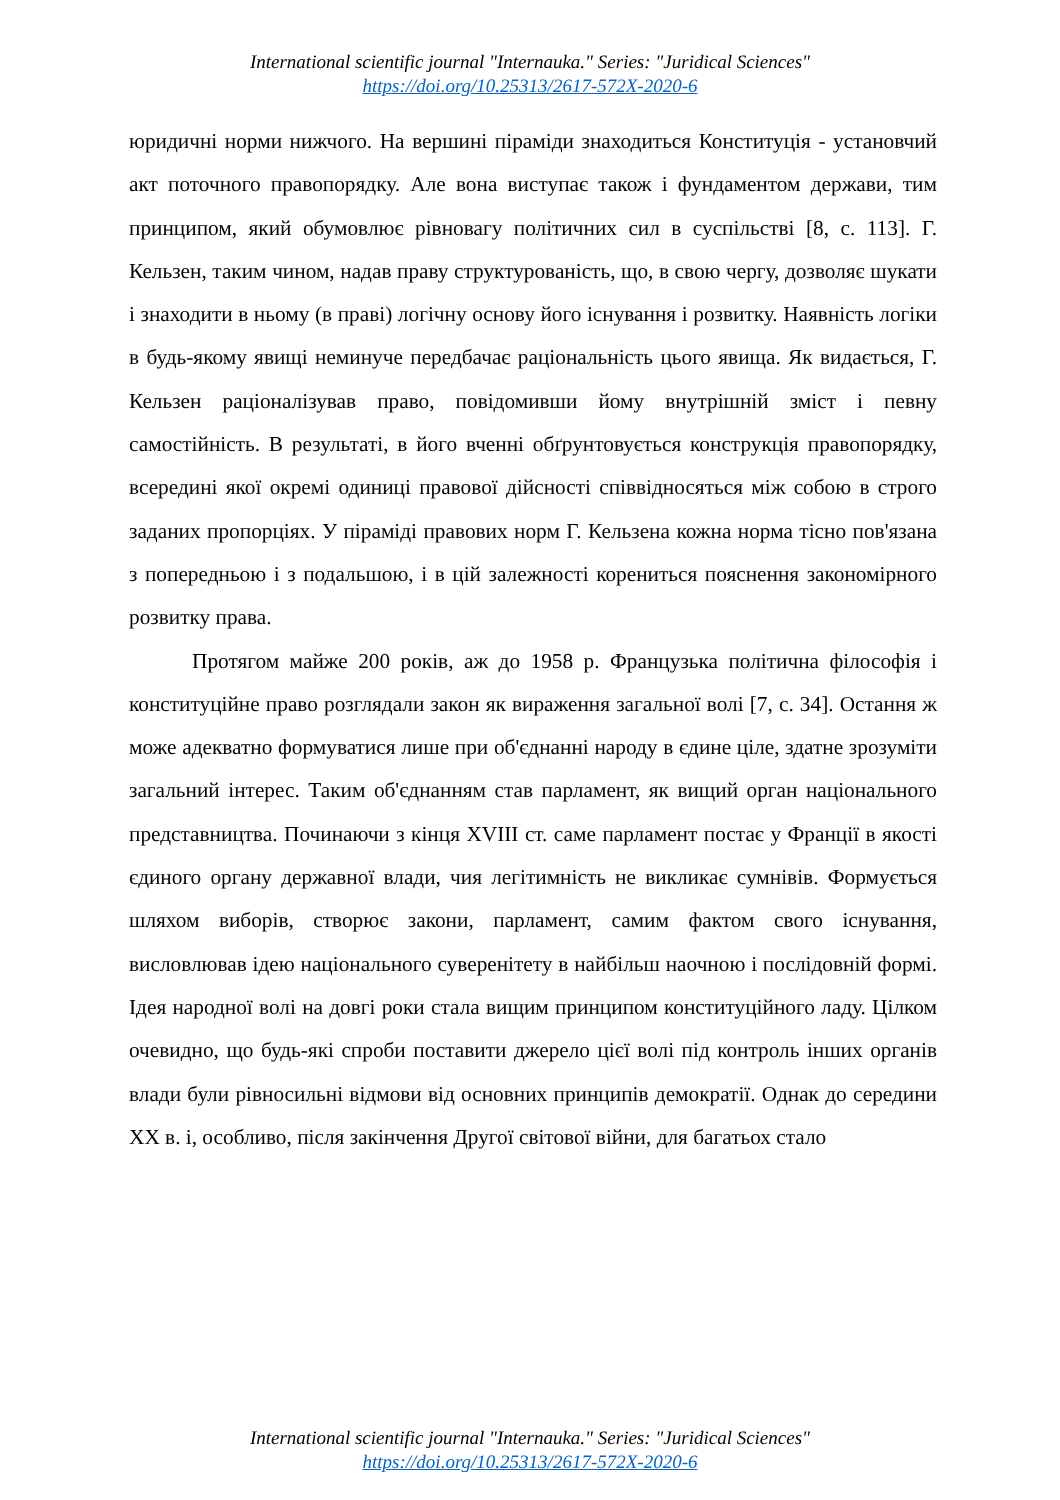International scientific journal "Internauka." Series: "Juridical Sciences"
https://doi.org/10.25313/2617-572X-2020-6
юридичні норми нижчого. На вершині піраміди знаходиться Конституція - установчий акт поточного правопорядку. Але вона виступає також і фундаментом держави, тим принципом, який обумовлює рівновагу політичних сил в суспільстві [8, с. 113]. Г. Кельзен, таким чином, надав праву структурованість, що, в свою чергу, дозволяє шукати і знаходити в ньому (в праві) логічну основу його існування і розвитку. Наявність логіки в будь-якому явищі неминуче передбачає раціональність цього явища. Як видається, Г. Кельзен раціоналізував право, повідомивши йому внутрішній зміст і певну самостійність. В результаті, в його вченні обґрунтовується конструкція правопорядку, всередині якої окремі одиниці правової дійсності співвідносяться між собою в строго заданих пропорціях. У піраміді правових норм Г. Кельзена кожна норма тісно пов'язана з попередньою і з подальшою, і в цій залежності корениться пояснення закономірного розвитку права.
Протягом майже 200 років, аж до 1958 р. Французька політична філософія і конституційне право розглядали закон як вираження загальної волі [7, с. 34]. Остання ж може адекватно формуватися лише при об'єднанні народу в єдине ціле, здатне зрозуміти загальний інтерес. Таким об'єднанням став парламент, як вищий орган національного представництва. Починаючи з кінця XVIII ст. саме парламент постає у Франції в якості єдиного органу державної влади, чия легітимність не викликає сумнівів. Формується шляхом виборів, створює закони, парламент, самим фактом свого існування, висловлював ідею національного суверенітету в найбільш наочною і послідовній формі. Ідея народної волі на довгі роки стала вищим принципом конституційного ладу. Цілком очевидно, що будь-які спроби поставити джерело цієї волі під контроль інших органів влади були рівносильні відмови від основних принципів демократії. Однак до середини XX в. і, особливо, після закінчення Другої світової війни, для багатьох стало
International scientific journal "Internauka." Series: "Juridical Sciences"
https://doi.org/10.25313/2617-572X-2020-6